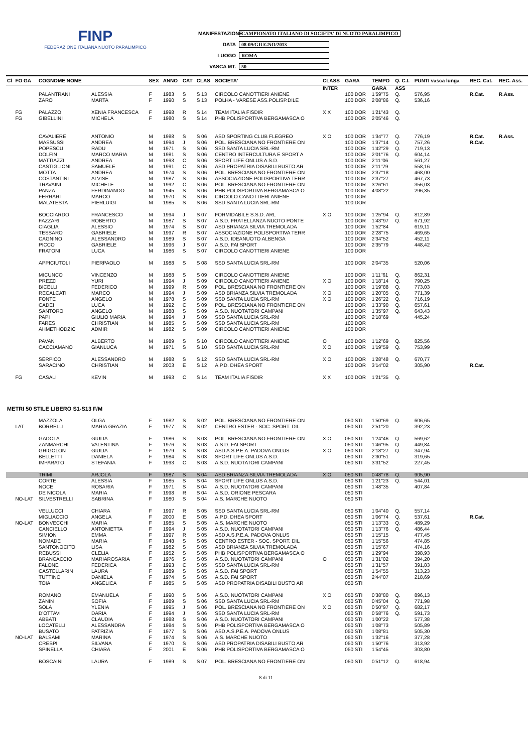FINP
FEDERAZIONE ITALIANA NUOTO PARALIMPICO
MANIFESTAZIONE CAMPIONATO ITALIANO DI SOCIETA' DI NUOTO PARALIMPICO
DATA 08-09/GIUGNO/2013
LUOGO ROMA
VASCA MT. 50
| Cl | FO GA | COGNOME NOME | | SEX | ANNO | CAT | CLAS | SOCIETA' | CLASS | GARA | TEMPO | Q. C.I. | PUNTI vasca lunga | REC. Cat. | REC. Ass. |
| --- | --- | --- | --- | --- | --- | --- | --- | --- | --- | --- | --- | --- | --- | --- | --- |
| | | | | | | | | | INTER | | GARA | ASS | | | |
| | | PALANTRANI | ALESSIA | F | 1983 | S | S 13 | CIRCOLO CANOTTIERI ANIENE | | 100 DOR | 1'59"75 | Q. | 576,95 | R.Cat. | R.Ass. |
| | | ZARO | MARTA | F | 1990 | S | S 13 | POLHA - VARESE ASS.POLISP.DILE | | 100 DOR | 2'08"86 | Q. | 536,16 | | |
| | FG | PALAZZO | XENIA FRANCESCA | F | 1998 | R | S 14 | TEAM ITALIA FISDIR | X X | 100 DOR | 1'21"43 | Q. | | | |
| | FG | GIBELLINI | MICHELA | F | 1980 | S | S 14 | PHB POLISPORTIVA BERGAMASCA O | | 100 DOR | 2'05"46 | Q. | | | |
| | | CAVALIERE | ANTONIO | M | 1988 | S | S 06 | ASD SPORTING CLUB FLEGREO | X O | 100 DOR | 1'34"77 | Q. | 776,19 | R.Cat. | R.Ass. |
| | | MASSUSSI | ANDREA | M | 1994 | J | S 06 | POL. BRESCIANA NO FRONTIERE ON | | 100 DOR | 1'37"14 | Q. | 757,26 | R.Cat. | |
| | | POPESCU | RADU | M | 1971 | S | S 06 | SSD SANTA LUCIA SRL-RM | | 100 DOR | 1'42"29 | Q. | 719,13 | | |
| | | DOLFIN | MARCO MARIA | M | 1981 | S | S 06 | CENTRO INTERCULTURA E SPORT A | | 100 DOR | 2'01"76 | Q. | 604,14 | | |
| | | MATTIAZZI | ANDREA | M | 1993 | C | S 06 | SPORT LIFE ONLUS A.S.D. | | 100 DOR | 2'11"06 | | 561,27 | | |
| | | CASTIGLIONI | SAMUELE | M | 1991 | C | S 06 | ASD PROPATRIA DISABILI BUSTO AR | | 100 DOR | 2'11"79 | | 558,16 | | |
| | | MOTTA | ANDREA | M | 1974 | S | S 06 | POL. BRESCIANA NO FRONTIERE ON | | 100 DOR | 2'37"18 | | 468,00 | | |
| | | COSTANTINI | ALVISE | M | 1987 | S | S 06 | ASSOCIAZIONE POLISPORTIVA TERR | | 100 DOR | 2'37"27 | | 467,73 | | |
| | | TRAVAINI | MICHELE | M | 1992 | C | S 06 | POL. BRESCIANA NO FRONTIERE ON | | 100 DOR | 3'26"61 | | 356,03 | | |
| | | PANZA | FERDINANDO | M | 1945 | S | S 06 | PHB POLISPORTIVA BERGAMASCA O | | 100 DOR | 4'08"22 | | 296,35 | | |
| | | FERRARI | MARCO | M | 1970 | S | S 06 | CIRCOLO CANOTTIERI ANIENE | | 100 DOR | | | | | |
| | | MALATESTA | PIERLUIGI | M | 1985 | S | S 06 | SSD SANTA LUCIA SRL-RM | | 100 DOR | | | | | |
| | | BOCCIARDO | FRANCESCO | M | 1994 | J | S 07 | FORMIDABILE S.S.D. ARL | X O | 100 DOR | 1'25"94 | Q. | 812,89 | | |
| | | FAZZARI | ROBERTO | M | 1987 | S | S 07 | A.S.D. FRATELLANZA NUOTO PONTE | | 100 DOR | 1'43"97 | Q. | 671,92 | | |
| | | CIAGLIA | ALESSIO | M | 1974 | S | S 07 | ASD BRIANZA SILVIA TREMOLADA | | 100 DOR | 1'52"84 | | 619,11 | | |
| | | TESSARO | GABRIELE | M | 1997 | R | S 07 | ASSOCIAZIONE POLISPORTIVA TERR | | 100 DOR | 2'28"75 | | 469,65 | | |
| | | CAGNINO | ALESSANDRO | M | 1989 | S | S 07 | A.S.D. IDEANUOTO ALBENGA | | 100 DOR | 2'34"52 | | 452,11 | | |
| | | PICCO | GABRIELE | M | 1996 | J | S 07 | A.S.D. FAI SPORT | | 100 DOR | 2'35"79 | | 448,42 | | |
| | | FRATONI | LUCA | M | 1986 | S | S 07 | CIRCOLO CANOTTIERI ANIENE | | 100 DOR | | | | | |
| | | APPICIUTOLI | PIERPAOLO | M | 1988 | S | S 08 | SSD SANTA LUCIA SRL-RM | | 100 DOR | 2'04"35 | | 520,06 | | |
| | | MICUNCO | VINCENZO | M | 1988 | S | S 09 | CIRCOLO CANOTTIERI ANIENE | | 100 DOR | 1'11"61 | Q. | 862,31 | | |
| | | PREZZI | YURI | M | 1994 | J | S 09 | CIRCOLO CANOTTIERI ANIENE | X O | 100 DOR | 1'18"14 | Q. | 790,25 | | |
| | | BICELLI | FEDERICO | M | 1999 | R | S 09 | POL. BRESCIANA NO FRONTIERE ON | | 100 DOR | 1'19"88 | Q. | 773,03 | | |
| | | RECALCATI | MARCO | M | 1994 | J | S 09 | ASD BRIANZA SILVIA TREMOLADA | X O | 100 DOR | 1'20"05 | Q. | 771,39 | | |
| | | FONTE | ANGELO | M | 1978 | S | S 09 | SSD SANTA LUCIA SRL-RM | X O | 100 DOR | 1'26"22 | Q. | 716,19 | | |
| | | CADEI | LUCA | M | 1992 | C | S 09 | POL. BRESCIANA NO FRONTIERE ON | | 100 DOR | 1'33"90 | Q. | 657,61 | | |
| | | SANTORO | ANGELO | M | 1988 | S | S 09 | A.S.D. NUOTATORI CAMPANI | | 100 DOR | 1'35"97 | Q. | 643,43 | | |
| | | PAPI | GIULIO MARIA | M | 1994 | J | S 09 | SSD SANTA LUCIA SRL-RM | | 100 DOR | 2'18"69 | | 445,24 | | |
| | | FARES | CHRISTIAN | M | 1985 | S | S 09 | SSD SANTA LUCIA SRL-RM | | 100 DOR | | | | | |
| | | AHMETHODZIC | ADMIR | M | 1982 | S | S 09 | CIRCOLO CANOTTIERI ANIENE | | 100 DOR | | | | | |
| | | PAVAN | ALBERTO | M | 1989 | S | S 10 | CIRCOLO CANOTTIERI ANIENE | O | 100 DOR | 1'12"69 | Q. | 825,56 | | |
| | | CACCIAMANO | GIANLUCA | M | 1971 | S | S 10 | SSD SANTA LUCIA SRL-RM | X O | 100 DOR | 1'19"59 | Q. | 753,99 | | |
| | | SERPICO | ALESSANDRO | M | 1988 | S | S 12 | SSD SANTA LUCIA SRL-RM | X O | 100 DOR | 1'28"48 | Q. | 670,77 | | |
| | | SARACINO | CHRISTIAN | M | 2003 | E | S 12 | A.P.D. DHEA SPORT | | 100 DOR | 3'14"02 | | 305,90 | R.Cat. | |
| | FG | CASALI | KEVIN | M | 1993 | C | S 14 | TEAM ITALIA FISDIR | X X | 100 DOR | 1'21"35 | Q. | | | |
| METRI 50 STILE LIBERO S1-S13 F/M | | | | | | | | | | | | | | | |
| | | MAZZOLA | OLGA | F | 1982 | S | S 02 | POL. BRESCIANA NO FRONTIERE ON | | 050 STI | 1'50"69 | Q. | 606,65 | | |
| | LAT | BORRELLI | MARIA GRAZIA | F | 1977 | S | S 02 | CENTRO ESTER - SOC. SPORT. DIL | | 050 STI | 2'51"20 | | 392,23 | | |
| | | GADOLA | GIULIA | F | 1986 | S | S 03 | POL. BRESCIANA NO FRONTIERE ON | X O | 050 STI | 1'24"46 | Q. | 569,62 | | |
| | | ZANMARCHI | VALENTINA | F | 1976 | S | S 03 | A.S.D. FAI SPORT | | 050 STI | 1'46"95 | Q. | 449,84 | | |
| | | GRIGOLON | GIULIA | F | 1979 | S | S 03 | ASD A.S.P.E.A. PADOVA ONLUS | X O | 050 STI | 2'18"27 | Q. | 347,94 | | |
| | | BELLETTI | DANIELA | F | 1984 | S | S 03 | SPORT LIFE ONLUS A.S.D. | | 050 STI | 2'30"51 | | 319,65 | | |
| | | IMPARATO | STEFANIA | F | 1993 | C | S 03 | A.S.D. NUOTATORI CAMPANI | | 050 STI | 3'31"52 | | 227,45 | | |
| | | TRIMI | ARJOLA | F | 1987 | S | S 04 | ASD BRIANZA SILVIA TREMOLADA | X O | 050 STI | 0'48"78 | Q. | 905,90 | | |
| | | CORTE | ALESSIA | F | 1985 | S | S 04 | SPORT LIFE ONLUS A.S.D. | | 050 STI | 1'21"23 | Q. | 544,01 | | |
| | | NOCE | ROSARIA | F | 1971 | S | S 04 | A.S.D. NUOTATORI CAMPANI | | 050 STI | 1'48"35 | | 407,84 | | |
| | | DE NICOLA | MARIA | F | 1998 | R | S 04 | A.S.D. ORIONE PESCARA | | 050 STI | | | | | |
| | NO-LAT | SILVESTRELLI | SABRINA | F | 1980 | S | S 04 | A.S. MARCHE NUOTO | | 050 STI | | | | | |
| | | VELLUCCI | CHIARA | F | 1997 | R | S 05 | SSD SANTA LUCIA SRL-RM | | 050 STI | 1'04"40 | Q. | 557,14 | | |
| | | MIGLIACCIO | ANGELA | F | 2000 | E | S 05 | A.P.D. DHEA SPORT | | 050 STI | 1'06"74 | Q. | 537,61 | R.Cat. | |
| | NO-LAT | BONVECCHI | MARIA | F | 1985 | S | S 05 | A.S. MARCHE NUOTO | | 050 STI | 1'13"33 | Q. | 489,29 | | |
| | | CANCIELLO | ANTONIETTA | F | 1994 | J | S 05 | A.S.D. NUOTATORI CAMPANI | | 050 STI | 1'13"76 | Q. | 486,44 | | |
| | | SIMION | EMMA | F | 1997 | R | S 05 | ASD A.S.P.E.A. PADOVA ONLUS | | 050 STI | 1'15"15 | | 477,45 | | |
| | | NOMADE | MARIA | F | 1948 | S | S 05 | CENTRO ESTER - SOC. SPORT. DIL | | 050 STI | 1'15"56 | | 474,85 | | |
| | | SANTONOCITO | LISA | F | 1982 | S | S 05 | ASD BRIANZA SILVIA TREMOLADA | | 050 STI | 1'15"67 | | 474,16 | | |
| | | REBUSSI | CLELIA | F | 1952 | S | S 05 | PHB POLISPORTIVA BERGAMASCA O | | 050 STI | 1'29"94 | | 398,93 | | |
| | | BRANCACCIO | MARIAROSARIA | F | 1976 | S | S 05 | A.S.D. NUOTATORI CAMPANI | O | 050 STI | 1'31"02 | | 394,20 | | |
| | | FALONE | FEDERICA | F | 1993 | C | S 05 | SSD SANTA LUCIA SRL-RM | | 050 STI | 1'31"57 | | 391,83 | | |
| | | CASTELLARIN | LAURA | F | 1989 | S | S 05 | A.S.D. FAI SPORT | | 050 STI | 1'54"55 | | 313,23 | | |
| | | TUTTINO | DANIELA | F | 1974 | S | S 05 | A.S.D. FAI SPORT | | 050 STI | 2'44"07 | | 218,69 | | |
| | | TOIA | ANGELICA | F | 1985 | S | S 05 | ASD PROPATRIA DISABILI BUSTO AR | | 050 STI | | | | | |
| | | ROMANO | EMANUELA | F | 1990 | S | S 06 | A.S.D. NUOTATORI CAMPANI | X O | 050 STI | 0'38"80 | Q. | 896,13 | | |
| | | ZANIN | SOFIA | F | 1989 | S | S 06 | SSD SANTA LUCIA SRL-RM | | 050 STI | 0'45"04 | Q. | 771,98 | | |
| | | SOLA | YLENIA | F | 1995 | J | S 06 | POL. BRESCIANA NO FRONTIERE ON | X O | 050 STI | 0'50"97 | Q. | 682,17 | | |
| | | D'OTTAVI | DARIA | F | 1994 | J | S 06 | SSD SANTA LUCIA SRL-RM | | 050 STI | 0'58"76 | Q. | 591,73 | | |
| | | ABBATI | CLAUDIA | F | 1988 | S | S 06 | A.S.D. NUOTATORI CAMPANI | | 050 STI | 1'00"22 | | 577,38 | | |
| | | LOCATELLI | ALESSANDRA | F | 1984 | S | S 06 | PHB POLISPORTIVA BERGAMASCA O | | 050 STI | 1'08"73 | | 505,89 | | |
| | | BUSATO | PATRIZIA | F | 1977 | S | S 06 | ASD A.S.P.E.A. PADOVA ONLUS | | 050 STI | 1'08"81 | | 505,30 | | |
| | NO-LAT | BALSAMI | MARINA | F | 1974 | S | S 06 | A.S. MARCHE NUOTO | | 050 STI | 1'32"16 | | 377,28 | | |
| | | CRESPI | SILVANA | F | 1970 | S | S 06 | ASD PROPATRIA DISABILI BUSTO AR | | 050 STI | 1'50"76 | | 313,92 | | |
| | | SPINELLA | CHIARA | F | 2001 | E | S 06 | PHB POLISPORTIVA BERGAMASCA O | | 050 STI | 1'54"45 | | 303,80 | | |
| | | BOSCAINI | LAURA | F | 1989 | S | S 07 | POL. BRESCIANA NO FRONTIERE ON | | 050 STI | 0'51"12 | Q. | 618,94 | | |
8 di 11